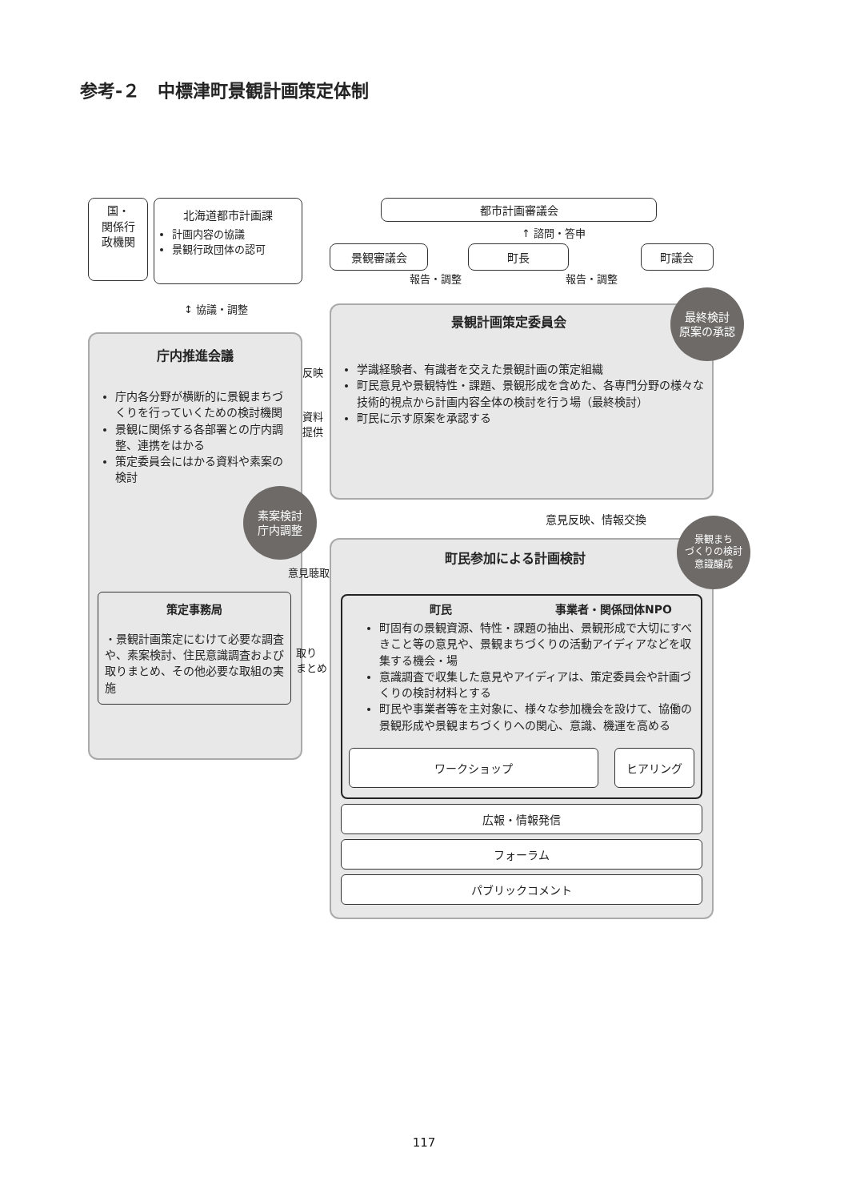参考-２　中標津町景観計画策定体制
国・
関係行
政機関
北海道都市計画課
計画内容の協議
景観行政団体の認可
↕ 協議・調整
庁内推進会議
庁内各分野が横断的に景観まちづくりを行っていくための検討機関
景観に関係する各部署との庁内調整、連携をはかる
策定委員会にはかる資料や素案の検討
素案検討
庁内調整
策定事務局
・景観計画策定にむけて必要な調査や、素案検討、住民意識調査および取りまとめ、その他必要な取組の実施
都市計画審議会
↑ 諮問・答申
景観審議会 町長 町議会
報告・調整 報告・調整
景観計画策定委員会
最終検討
原案の承認
学識経験者、有識者を交えた景観計画の策定組織
町民意見や景観特性・課題、景観形成を含めた、各専門分野の様々な技術的視点から計画内容全体の検討を行う場（最終検討）
町民に示す原案を承認する
意見反映、情報交換
町民参加による計画検討
景観まち
づくりの検討
意識醸成
町民 事業者・関係団体NPO
町固有の景観資源、特性・課題の抽出、景観形成で大切にすべきこと等の意見や、景観まちづくりの活動アイディアなどを収集する機会・場
意識調査で収集した意見やアイディアは、策定委員会や計画づくりの検討材料とする
町民や事業者等を主対象に、様々な参加機会を設けて、協働の景観形成や景観まちづくりへの関心、意識、機運を高める
ワークショップ ヒアリング
広報・情報発信
フォーラム
パブリックコメント
反映
資料
提供
意見聴取
取り
まとめ
117